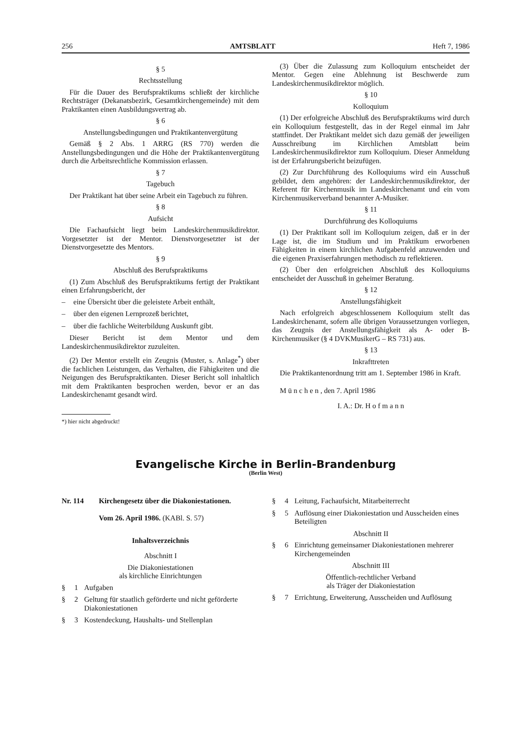256 AMTSBLATT Heft 7, 1986
§ 5
Rechtsstellung
Für die Dauer des Berufspraktikums schließt der kirchliche Rechtsträger (Dekanatsbezirk, Gesamtkirchengemeinde) mit dem Praktikanten einen Ausbildungsvertrag ab.
§ 6
Anstellungsbedingungen und Praktikantenvergütung
Gemäß § 2 Abs. 1 ARRG (RS 770) werden die Anstellungsbedingungen und die Höhe der Praktikantenvergütung durch die Arbeitsrechtliche Kommission erlassen.
§ 7
Tagebuch
Der Praktikant hat über seine Arbeit ein Tagebuch zu führen.
§ 8
Aufsicht
Die Fachaufsicht liegt beim Landeskirchenmusikdirektor. Vorgesetzter ist der Mentor. Dienstvorgesetzter ist der Dienstvorgesetzte des Mentors.
§ 9
Abschluß des Berufspraktikums
(1) Zum Abschluß des Berufspraktikums fertigt der Praktikant einen Erfahrungsbericht, der
– eine Übersicht über die geleistete Arbeit enthält,
– über den eigenen Lernprozeß berichtet,
– über die fachliche Weiterbildung Auskunft gibt.
Dieser Bericht ist dem Mentor und dem Landeskirchenmusikdirektor zuzuleiten.
(2) Der Mentor erstellt ein Zeugnis (Muster, s. Anlage<sup>*</sup>) über die fachlichen Leistungen, das Verhalten, die Fähigkeiten und die Neigungen des Berufspraktikanten. Dieser Bericht soll inhaltlich mit dem Praktikanten besprochen werden, bevor er an das Landeskirchenamt gesandt wird.
*) hier nicht abgedruckt!
(3) Über die Zulassung zum Kolloquium entscheidet der Mentor. Gegen eine Ablehnung ist Beschwerde zum Landeskirchenmusikdirektor möglich.
§ 10
Kolloquium
(1) Der erfolgreiche Abschluß des Berufspraktikums wird durch ein Kolloquium festgestellt, das in der Regel einmal im Jahr stattfindet. Der Praktikant meldet sich dazu gemäß der jeweiligen Ausschreibung im Kirchlichen Amtsblatt beim Landeskirchenmusikdirektor zum Kolloquium. Dieser Anmeldung ist der Erfahrungsbericht beizufügen.
(2) Zur Durchführung des Kolloquiums wird ein Ausschuß gebildet, dem angehören: der Landeskirchenmusikdirektor, der Referent für Kirchenmusik im Landeskirchenamt und ein vom Kirchenmusikerverband benannter A-Musiker.
§ 11
Durchführung des Kolloquiums
(1) Der Praktikant soll im Kolloquium zeigen, daß er in der Lage ist, die im Studium und im Praktikum erworbenen Fähigkeiten in einem kirchlichen Aufgabenfeld anzuwenden und die eigenen Praxiserfahrungen methodisch zu reflektieren.
(2) Über den erfolgreichen Abschluß des Kolloquiums entscheidet der Ausschuß in geheimer Beratung.
§ 12
Anstellungsfähigkeit
Nach erfolgreich abgeschlossenem Kolloquium stellt das Landeskirchenamt, sofern alle übrigen Voraussetzungen vorliegen, das Zeugnis der Anstellungsfähigkeit als A- oder B-Kirchenmusiker (§ 4 DVKMusikerG – RS 731) aus.
§ 13
Inkrafttreten
Die Praktikantenordnung tritt am 1. September 1986 in Kraft.
M ü n c h e n , den 7. April 1986
I. A.: Dr. H o f m a n n
Evangelische Kirche in Berlin-Brandenburg
(Berlin West)
Nr. 114 Kirchengesetz über die Diakoniestationen.
Vom 26. April 1986. (KABl. S. 57)
Inhaltsverzeichnis
Abschnitt I
Die Diakoniestationen
als kirchliche Einrichtungen
§ 1 Aufgaben
§ 2 Geltung für staatlich geförderte und nicht geförderte Diakoniestationen
§ 3 Kostendeckung, Haushalts- und Stellenplan
§ 4 Leitung, Fachaufsicht, Mitarbeiterrecht
§ 5 Auflösung einer Diakoniestation und Ausscheiden eines Beteiligten
Abschnitt II
§ 6 Einrichtung gemeinsamer Diakoniestationen mehrerer Kirchengemeinden
Abschnitt III
Öffentlich-rechtlicher Verband
als Träger der Diakoniestation
§ 7 Errichtung, Erweiterung, Ausscheiden und Auflösung